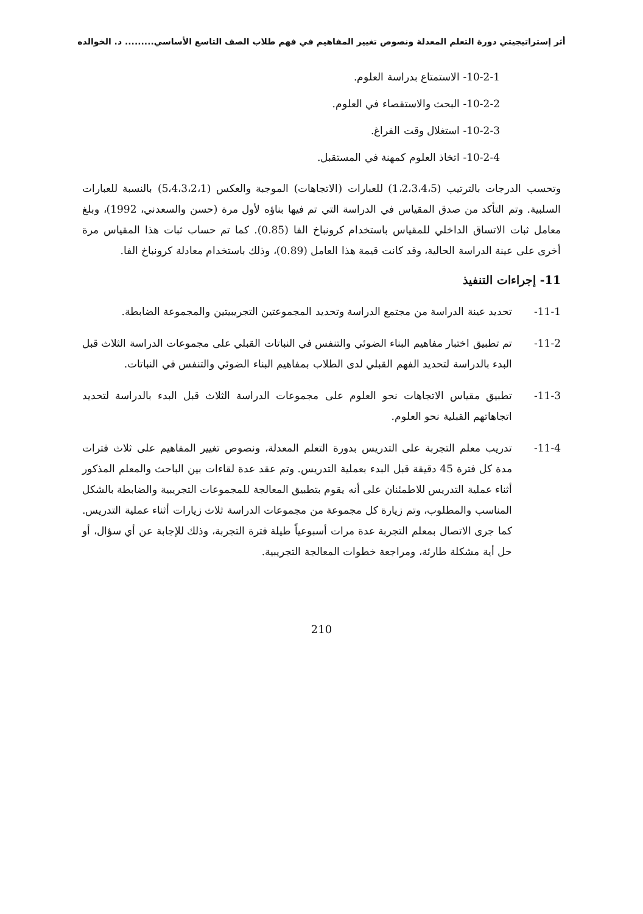أثر إستراتيجيتي دورة التعلم المعدلة ونصوص تغيير المفاهيم في فهم طلاب الصف التاسع الأساسي......... د. الخوالده
10-2-1- الاستمتاع بدراسة العلوم.
10-2-2- البحث والاستقصاء في العلوم.
10-2-3- استغلال وقت الفراغ.
10-2-4- اتخاذ العلوم كمهنة في المستقبل.
وتحسب الدرجات بالترتيب (1،2،3،4،5) للعبارات (الاتجاهات) الموجبة والعكس (5،4،3،2،1) بالنسبة للعبارات السلبية. وتم التأكد من صدق المقياس في الدراسة التي تم فيها بناؤه لأول مرة (حسن والسعدني، 1992)، وبلغ معامل ثبات الاتساق الداخلي للمقياس باستخدام كرونباخ الفا (0.85). كما تم حساب ثبات هذا المقياس مرة أخرى على عينة الدراسة الحالية، وقد كانت قيمة هذا العامل (0.89)، وذلك باستخدام معادلة كرونباخ الفا.
11- إجراءات التنفيذ
11-1- تحديد عينة الدراسة من مجتمع الدراسة وتحديد المجموعتين التجريبيتين والمجموعة الضابطة.
11-2- تم تطبيق اختبار مفاهيم البناء الضوئي والتنفس في النباتات القبلي على مجموعات الدراسة الثلاث قبل البدء بالدراسة لتحديد الفهم القبلي لدى الطلاب بمفاهيم البناء الضوئي والتنفس في النباتات.
11-3- تطبيق مقياس الاتجاهات نحو العلوم على مجموعات الدراسة الثلاث قبل البدء بالدراسة لتحديد اتجاهاتهم القبلية نحو العلوم.
11-4- تدريب معلم التجربة على التدريس بدورة التعلم المعدلة، ونصوص تغيير المفاهيم على ثلاث فترات مدة كل فترة 45 دقيقة قبل البدء بعملية التدريس. وتم عقد عدة لقاءات بين الباحث والمعلم المذكور أثناء عملية التدريس للاطمئنان على أنه يقوم بتطبيق المعالجة للمجموعات التجريبية والضابطة بالشكل المناسب والمطلوب، وتم زيارة كل مجموعة من مجموعات الدراسة ثلاث زيارات أثناء عملية التدريس. كما جرى الاتصال بمعلم التجربة عدة مرات أسبوعياً طيلة فترة التجربة، وذلك للإجابة عن أي سؤال، أو حل أية مشكلة طارئة، ومراجعة خطوات المعالجة التجريبية.
210